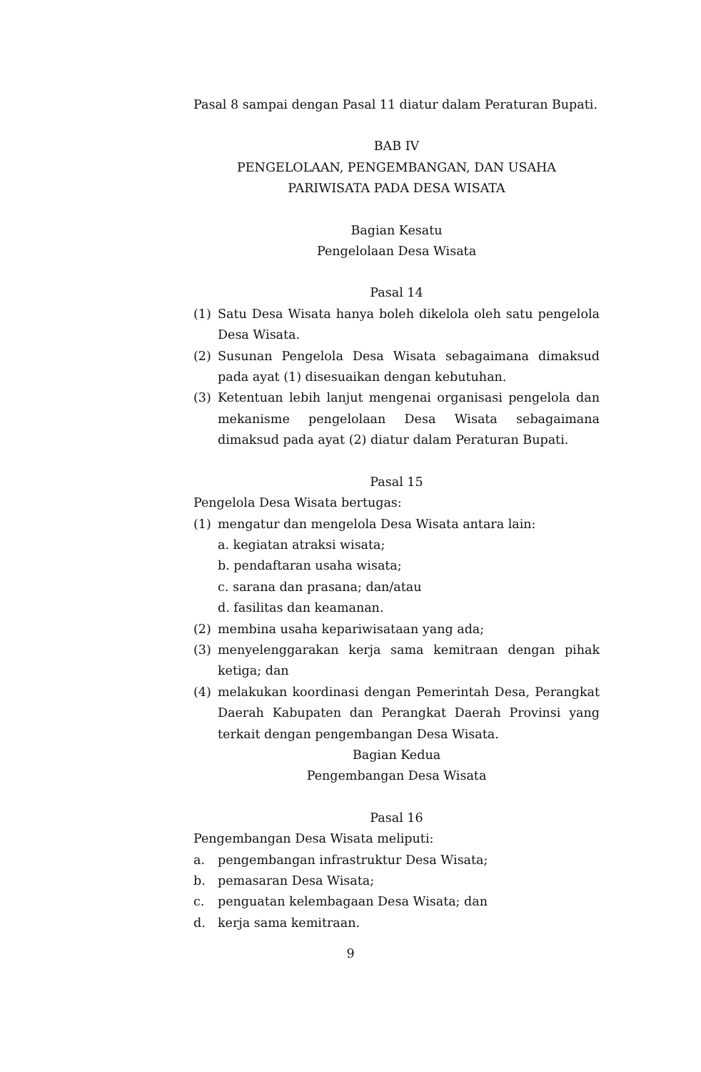Pasal 8 sampai dengan Pasal 11 diatur dalam Peraturan Bupati.
BAB IV
PENGELOLAAN, PENGEMBANGAN, DAN USAHA
PARIWISATA PADA DESA WISATA
Bagian Kesatu
Pengelolaan Desa Wisata
Pasal 14
(1) Satu Desa Wisata hanya boleh dikelola oleh satu pengelola Desa Wisata.
(2) Susunan Pengelola Desa Wisata sebagaimana dimaksud pada ayat (1) disesuaikan dengan kebutuhan.
(3) Ketentuan lebih lanjut mengenai organisasi pengelola dan mekanisme pengelolaan Desa Wisata sebagaimana dimaksud pada ayat (2) diatur dalam Peraturan Bupati.
Pasal 15
Pengelola Desa Wisata bertugas:
(1) mengatur dan mengelola Desa Wisata antara lain:
a. kegiatan atraksi wisata;
b. pendaftaran usaha wisata;
c. sarana dan prasana; dan/atau
d. fasilitas dan keamanan.
(2) membina usaha kepariwisataan yang ada;
(3) menyelenggarakan kerja sama kemitraan dengan pihak ketiga; dan
(4) melakukan koordinasi dengan Pemerintah Desa, Perangkat Daerah Kabupaten dan Perangkat Daerah Provinsi yang terkait dengan pengembangan Desa Wisata.
Bagian Kedua
Pengembangan Desa Wisata
Pasal 16
Pengembangan Desa Wisata meliputi:
a. pengembangan infrastruktur Desa Wisata;
b. pemasaran Desa Wisata;
c. penguatan kelembagaan Desa Wisata; dan
d. kerja sama kemitraan.
9